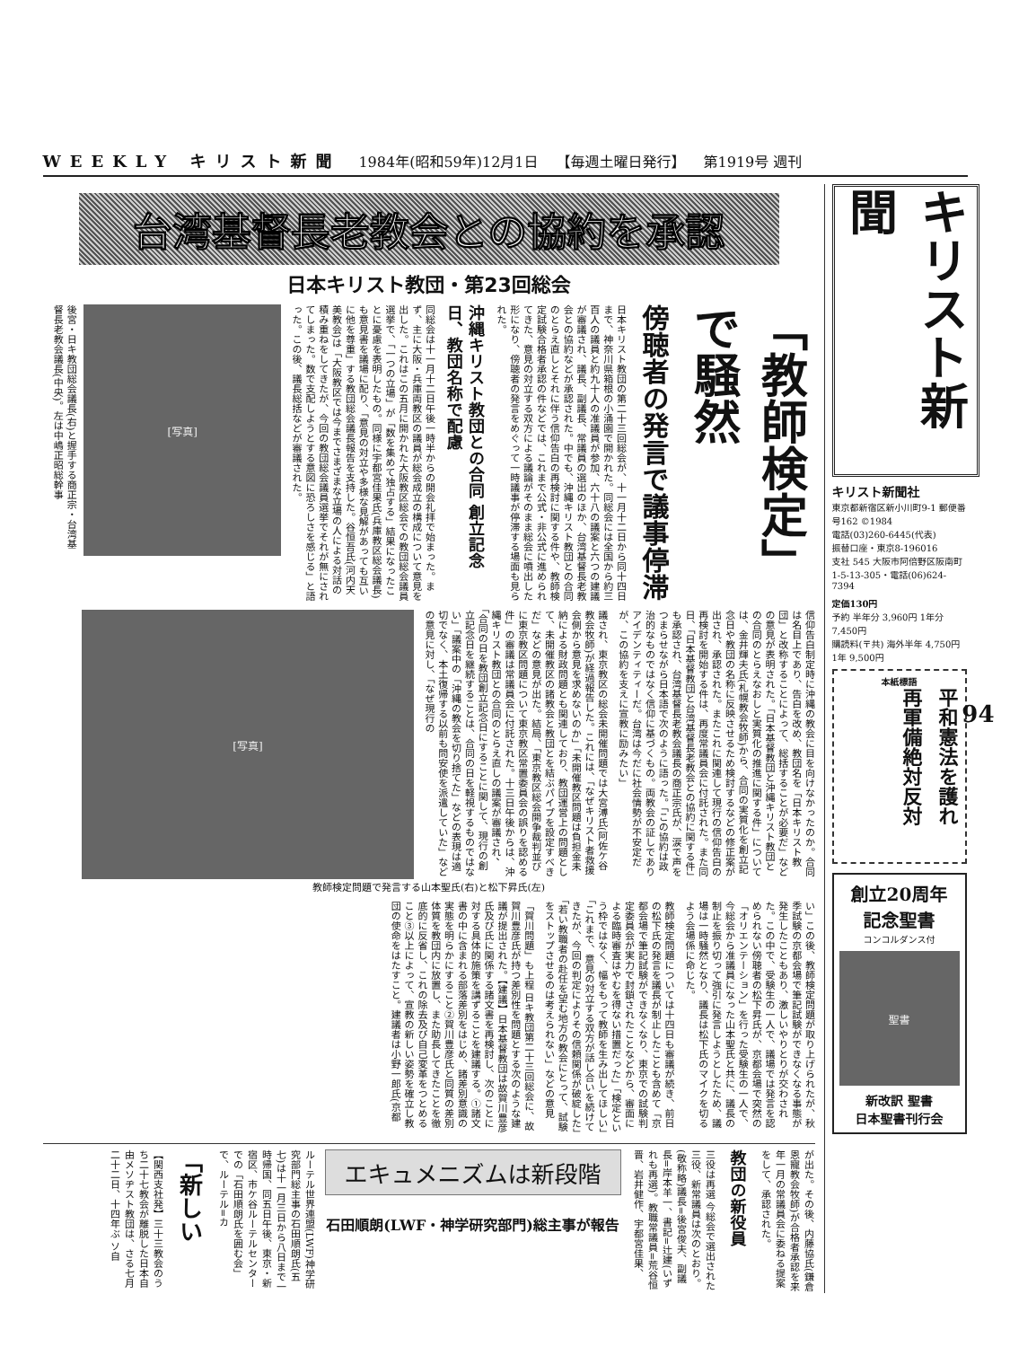WEEKLY キリスト新聞 1984年(昭和59年)12月1日 【毎週土曜日発行】 第1919号 週刊
台湾基督長老教会との協約を承認
日本キリスト教団・第23回総会
「教師検定」で騒然
傍聴者の発言で議事停滞
日本キリスト教団の第二十三回総会が、十一月十二日から同十四日まで、神奈川県箱根の小涌園で開かれた。同総会には全国から約三百人の議員と約九十人の准議員が参加、六十八の議案と六つの建議が審議され、議長、副議長、常議員の選出のほか、台湾基督長老教会との協約などが承認された。中でも、沖縄キリスト教団との合同のとらえ直しとそれに伴う信仰告白の再検討に関する件や、教師検定試験合格者承認の件などでは、これまで公式・非公式に進められてきた、意見の対立する双方による議論がそのまま総会に噴出した形になり、傍聴者の発言をめぐって一時議事が停滞する場面も見られた。
沖縄キリスト教団との合同 創立記念日、教団名称で配慮
同総会は十一月十二日午後一時半からの開会礼拝で始まった。まず、主に大阪・兵庫両教区の議員が総会成立の構成について意見を出した。これはこの五月に開かれた大阪教区総会での教団総会議員選挙で、「一つの立場」が「数を集めて独占する」結果になったことに憂慮を表明したもの。同様に宇都宮佳果氏(兵庫教区総会議長)も意見書を議場に配り、「意見の対立や多様な見解があっても互いに他を尊重」する教団総会議長報告を支持した。谷恒吾氏(河内天美教会)は「大阪教区では今までさまざまな立場の人による対話の積み重ねをしてきたが、今回の教団総会議員選挙でそれが無にされてしまった。数で支配しようとする意図に恐ろしさを感じる」と語った。この後、議長総括などが審議された。
[写真]
後宮・日キ教団総会議長(右)と握手する商正宗・台湾基督長老教会議長(中央)。左は中嶋正昭総幹事
信仰告白制定時に沖縄の教会に目を向けなかったのか。合同は名目上であり、告白を改め、教団名を「日本キリスト教団」と改称することによって、総括することが必要だ」などの意見が表明された。「日本基督教団と沖縄キリスト教団との合同のとらえなおしと実質化の推進に関する件」については、金井輝夫氏(札幌教会牧師)から、合同の実質化を創立記念日や教団の名称に反映させるため検討するなどの修正案が出され、承認された。またこれに関連して現行の信仰告白の再検討を開始する件は、再度常議員会に付託された。また同日、「日本基督教団と台湾基督長老教会との協約に関する件」も承認され、台湾基督長老教会議長の商正宗氏が、涙で声をつまらせながら日本語で次のように語った。「この協約は政治的なものではなく信仰に基づくもの。両教会の証しでありアイデンティティーだ。台湾は今だに社会情勢が不安定だが、この協約を支えに宣教に励みたい」
議され、東京教区の総会未開催問題では大宮溥氏(阿佐ケ谷教会牧師)が経過報告した。これには、「なぜキリスト者救援会側から意見を求めないのか」「未開催教区問題は負担金未納による財政問題とも関連しており、教団運営上の問題として、未開催教区の諸教会と教団とを結ぶパイプを設定すべきだ」などの意見が出た。結局、「東京教区総会開争裁判並びに東京教区問題について東京教区常置委員会の誤りを認める件」の審議は常議員会に付託された。十三日午後からは、沖縄キリスト教団との合同のとらえ直しの議案が審議され、「合同の日を教団創立記念日にすることに関して、現行の創立記念日を継続することは、合同の日を軽視するものではない」「議案中の「沖縄の教会を切り捨てた」などの表現は適切でなく、本土復帰する以前も問安使を派遣していた」などの意見に対し、「なぜ現行の
[写真]
教師検定問題で発言する山本聖氏(右)と松下昇氏(左)
い」この後、教師検定問題が取り上げられたが、秋季試験の京都会場で筆記試験ができなくなる事態が発生したこともあり、激しいやりとりが交わされた。この中で、受験生の一人で、議場では発言を認められない傍聴者の松下昇氏が、京都会場で突然の「オリエンテーション」を行った受験生の一人で、今総会から准議員になった山本聖氏と共に、議長の制止を振り切って強引に発言しようとしたため、議場は一時騒然となり、議長は松下氏のマイクを切るよう会場係に命じた。
教師検定問題については十四日も審議が続き、前日の松下氏の発言を議長が制止したことも含めて「京都会場で筆記試験ができなくなり、東京での試験判定委員会が実力で封鎖されたことなどから、審面による臨時審査はやむを得ない措置だった」「検定という枠ではなく、幅をもって教師を生み出してほしい」「これまで、意見の対立する双方が話し合いを続けてきたが、今回の判定によりその信頼関係が破綻した」「若い教職者の赴任を望む地方の教会にとって、試験をストップさせるのは考えられない」などの意見
「賀川問題」も上程 日キ教団第二十三回総会に、故賀川豊彦氏が持つ差別性を問題とする次のような建議が提出された。【建議】日本基督教団は故賀川豊彦氏及び氏に関係する諸文書を再検討し、次のことに対する具体的施策を講ずることを建議する。①諸文書の中に含まれる部落差別をはじめ、諸差別意識の実態を明らかにすること②賀川豊彦氏と同質の差別体質を教団内に放置し、また助長してきたことを徹底的に反省し、これの除去及び自己変革をつとめること③以上によって、宣教の新しい姿勢を確立し教団の使命をはたすこと。建議者は小野一郎氏(京都
が出た。その後、内藤協氏(鎌倉恩寵教会牧師)が合格者承認を来年一月の常議員会に委ねる提案をして、承認された。
教団の新役員
三役は再選 今総会で選出された三役、新常議員は次のとおり。(敬称略)議長=後宮俊夫、副議長=岸本羊一、書記=辻建(いずれも再選)。教職常議員=荒谷恒晋、岩井健作、宇都宮佳果、
エキュメニズムは新段階
石田順朗(LWF・神学研究部門)総主事が報告
ルーテル世界連盟(LWF)神学研究部門総主事の石田順朗氏(五七)は十一月三日から八日まで一時帰国、同五日午後、東京・新宿区、市ケ谷ルーテルセンターでの「石田順朗氏を囲む会」で、ルーテル=カ
「新しい
【関西支社発】三十三教会のうち二十七教会が離脱した日本自由メソヂスト教団は、さる七月二十二日、十四年ぶ ソ自
キリスト新聞
キリスト新聞社
東京都新宿区新小川町9-1 郵便番号162 ©1984
電話(03)260-6445(代表)
振替口座・東京8-196016
支社 545 大阪市阿倍野区阪南町 1-5-13-305・電話(06)624-7394
定価130円
予約 半年分 3,960円 1年分 7,450円
購読料(〒共) 海外半年 4,750円 1年 9,500円
本紙標語
平和憲法を護れ
再軍備絶対反対
創立20周年
記念聖書
コンコルダンス付
聖書
新改訳 聖書
日本聖書刊行会
94